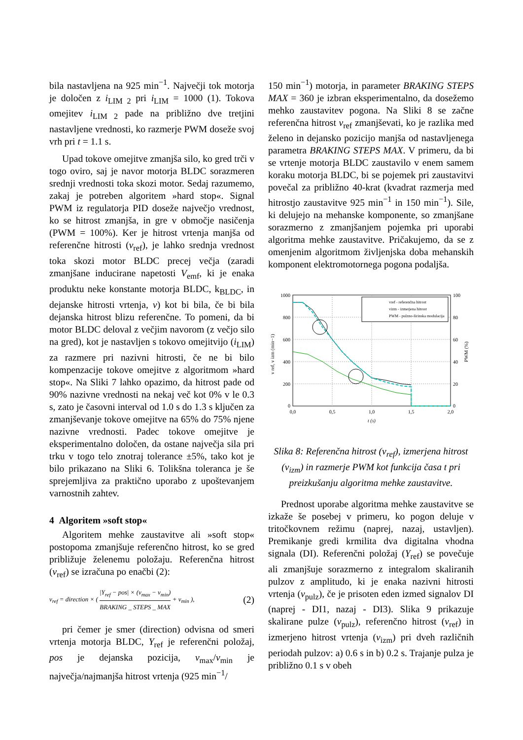bila nastavljena na 925 min<sup>−1</sup>. Največji tok motorja je določen z i<sub>LIM 2</sub> pri i<sub>LIM</sub> = 1000 (1). Tokova omejitev i<sub>LIM 2</sub> pade na približno dve tretjini nastavljene vrednosti, ko razmerje PWM doseže svoj vrh pri t = 1.1 s.
Upad tokove omejitve zmanjša silo, ko gred trči v togo oviro, saj je navor motorja BLDC sorazmeren srednji vrednosti toka skozi motor. Sedaj razumemo, zakaj je potreben algoritem »hard stop«. Signal PWM iz regulatorja PID doseže največjo vrednost, ko se hitrost zmanjša, in gre v območje nasičenja (PWM = 100%). Ker je hitrost vrtenja manjša od referenčne hitrosti (v<sub>ref</sub>), je lahko srednja vrednost toka skozi motor BLDC precej večja (zaradi zmanjšane inducirane napetosti V<sub>emf</sub>, ki je enaka produktu neke konstante motorja BLDC, k<sub>BLDC</sub>, in dejanske hitrosti vrtenja, v) kot bi bila, če bi bila dejanska hitrost blizu referenčne. To pomeni, da bi motor BLDC deloval z večjim navorom (z večjo silo na gred), kot je nastavljen s tokovo omejitvijo (i<sub>LIM</sub>) za razmere pri nazivni hitrosti, če ne bi bilo kompenzacije tokove omejitve z algoritmom »hard stop«. Na Sliki 7 lahko opazimo, da hitrost pade od 90% nazivne vrednosti na nekaj več kot 0% v le 0.3 s, zato je časovni interval od 1.0 s do 1.3 s ključen za zmanjševanje tokove omejitve na 65% do 75% njene nazivne vrednosti. Padec tokove omejitve je eksperimentalno določen, da ostane največja sila pri trku v togo telo znotraj tolerance ±5%, tako kot je bilo prikazano na Sliki 6. Tolikšna toleranca je še sprejemljiva za praktično uporabo z upoštevanjem varnostnih zahtev.
4 Algoritem »soft stop«
Algoritem mehke zaustavitve ali »soft stop« postopoma zmanjšuje referenčno hitrost, ko se gred približuje želenemu položaju. Referenčna hitrost (v<sub>ref</sub>) se izračuna po enačbi (2):
v<sub>ref</sub> = direction × ( |Y<sub>ref</sub> − pos| × (v<sub>max</sub> − v<sub>min</sub>) BRAKING _ STEPS _ MAX + v<sub>min</sub> ), (2)
pri čemer je smer (direction) odvisna od smeri vrtenja motorja BLDC, Y<sub>ref</sub> je referenčni položaj, pos je dejanska pozicija, v<sub>max</sub>/v<sub>min</sub> je največja/najmanjša hitrost vrtenja (925 min<sup>−1</sup>/
150 min<sup>−1</sup>) motorja, in parameter BRAKING STEPS MAX = 360 je izbran eksperimentalno, da dosežemo mehko zaustavitev pogona. Na Sliki 8 se začne referenčna hitrost v<sub>ref</sub> zmanjševati, ko je razlika med želeno in dejansko pozicijo manjša od nastavljenega parametra BRAKING STEPS MAX. V primeru, da bi se vrtenje motorja BLDC zaustavilo v enem samem koraku motorja BLDC, bi se pojemek pri zaustavitvi povečal za približno 40-krat (kvadrat razmerja med hitrostjo zaustavitve 925 min<sup>−1</sup> in 150 min<sup>−1</sup>). Sile, ki delujejo na mehanske komponente, so zmanjšane sorazmerno z zmanjšanjem pojemka pri uporabi algoritma mehke zaustavitve. Pričakujemo, da se z omenjenim algoritmom življenjska doba mehanskih komponent elektromotornega pogona podaljša.
1000
800
600
400
200
0
100
80
60
40
20
0
0,0
0,5
1,0
1,5
2,0
t (s)
v ref, v izm (min−1)
PWM (%)
vref - referenčna hitrost
vizm - izmerjena hitrost
PWM - pulzno-širinska modulacija
Slika 8: Referenčna hitrost (v<sub>ref</sub>), izmerjena hitrost (v<sub>izm</sub>) in razmerje PWM kot funkcija časa t pri preizkušanju algoritma mehke zaustavitve.
Prednost uporabe algoritma mehke zaustavitve se izkaže še posebej v primeru, ko pogon deluje v tritočkovnem režimu (naprej, nazaj, ustavljen). Premikanje gredi krmilita dva digitalna vhodna signala (DI). Referenčni položaj (Y<sub>ref</sub>) se povečuje ali zmanjšuje sorazmerno z integralom skaliranih pulzov z amplitudo, ki je enaka nazivni hitrosti vrtenja (v<sub>pulz</sub>), če je prisoten eden izmed signalov DI (naprej - DI1, nazaj - DI3). Slika 9 prikazuje skalirane pulze (v<sub>pulz</sub>), referenčno hitrost (v<sub>ref</sub>) in izmerjeno hitrost vrtenja (v<sub>izm</sub>) pri dveh različnih periodah pulzov: a) 0.6 s in b) 0.2 s. Trajanje pulza je približno 0.1 s v obeh